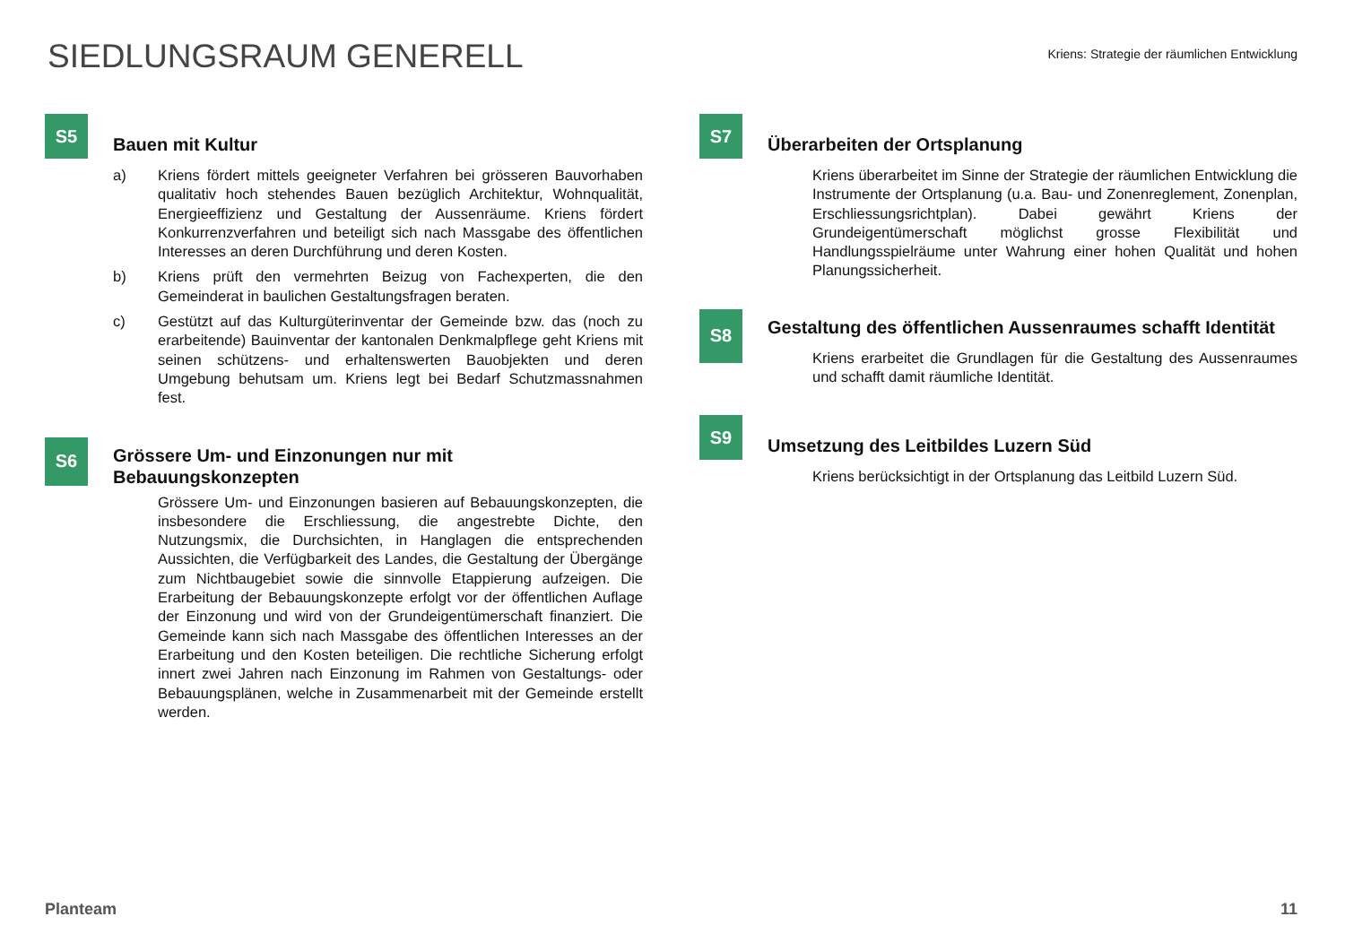SIEDLUNGSRAUM GENERELL
Kriens: Strategie der räumlichen Entwicklung
S5
Bauen mit Kultur
a) Kriens fördert mittels geeigneter Verfahren bei grösseren Bauvorhaben qualitativ hoch stehendes Bauen bezüglich Architektur, Wohnqualität, Energieeffizienz und Gestaltung der Aussenräume. Kriens fördert Konkurrenzverfahren und beteiligt sich nach Massgabe des öffentlichen Interesses an deren Durchführung und deren Kosten.
b) Kriens prüft den vermehrten Beizug von Fachexperten, die den Gemeinderat in baulichen Gestaltungsfragen beraten.
c) Gestützt auf das Kulturgüterinventar der Gemeinde bzw. das (noch zu erarbeitende) Bauinventar der kantonalen Denkmalpflege geht Kriens mit seinen schützens- und erhaltenswerten Bauobjekten und deren Umgebung behutsam um. Kriens legt bei Bedarf Schutzmassnahmen fest.
S6
Grössere Um- und Einzonungen nur mit Bebauungskonzepten
Grössere Um- und Einzonungen basieren auf Bebauungskonzepten, die insbesondere die Erschliessung, die angestrebte Dichte, den Nutzungsmix, die Durchsichten, in Hanglagen die entsprechenden Aussichten, die Verfügbarkeit des Landes, die Gestaltung der Übergänge zum Nichtbaugebiet sowie die sinnvolle Etappierung aufzeigen. Die Erarbeitung der Bebauungskonzepte erfolgt vor der öffentlichen Auflage der Einzonung und wird von der Grundeigentümerschaft finanziert. Die Gemeinde kann sich nach Massgabe des öffentlichen Interesses an der Erarbeitung und den Kosten beteiligen. Die rechtliche Sicherung erfolgt innert zwei Jahren nach Einzonung im Rahmen von Gestaltungs- oder Bebauungsplänen, welche in Zusammenarbeit mit der Gemeinde erstellt werden.
S7
Überarbeiten der Ortsplanung
Kriens überarbeitet im Sinne der Strategie der räumlichen Entwicklung die Instrumente der Ortsplanung (u.a. Bau- und Zonenreglement, Zonenplan, Erschliessungsrichtplan). Dabei gewährt Kriens der Grundeigentümerschaft möglichst grosse Flexibilität und Handlungsspielräume unter Wahrung einer hohen Qualität und hohen Planungssicherheit.
S8
Gestaltung des öffentlichen Aussenraumes schafft Identität
Kriens erarbeitet die Grundlagen für die Gestaltung des Aussenraumes und schafft damit räumliche Identität.
S9
Umsetzung des Leitbildes Luzern Süd
Kriens berücksichtigt in der Ortsplanung das Leitbild Luzern Süd.
Planteam 11